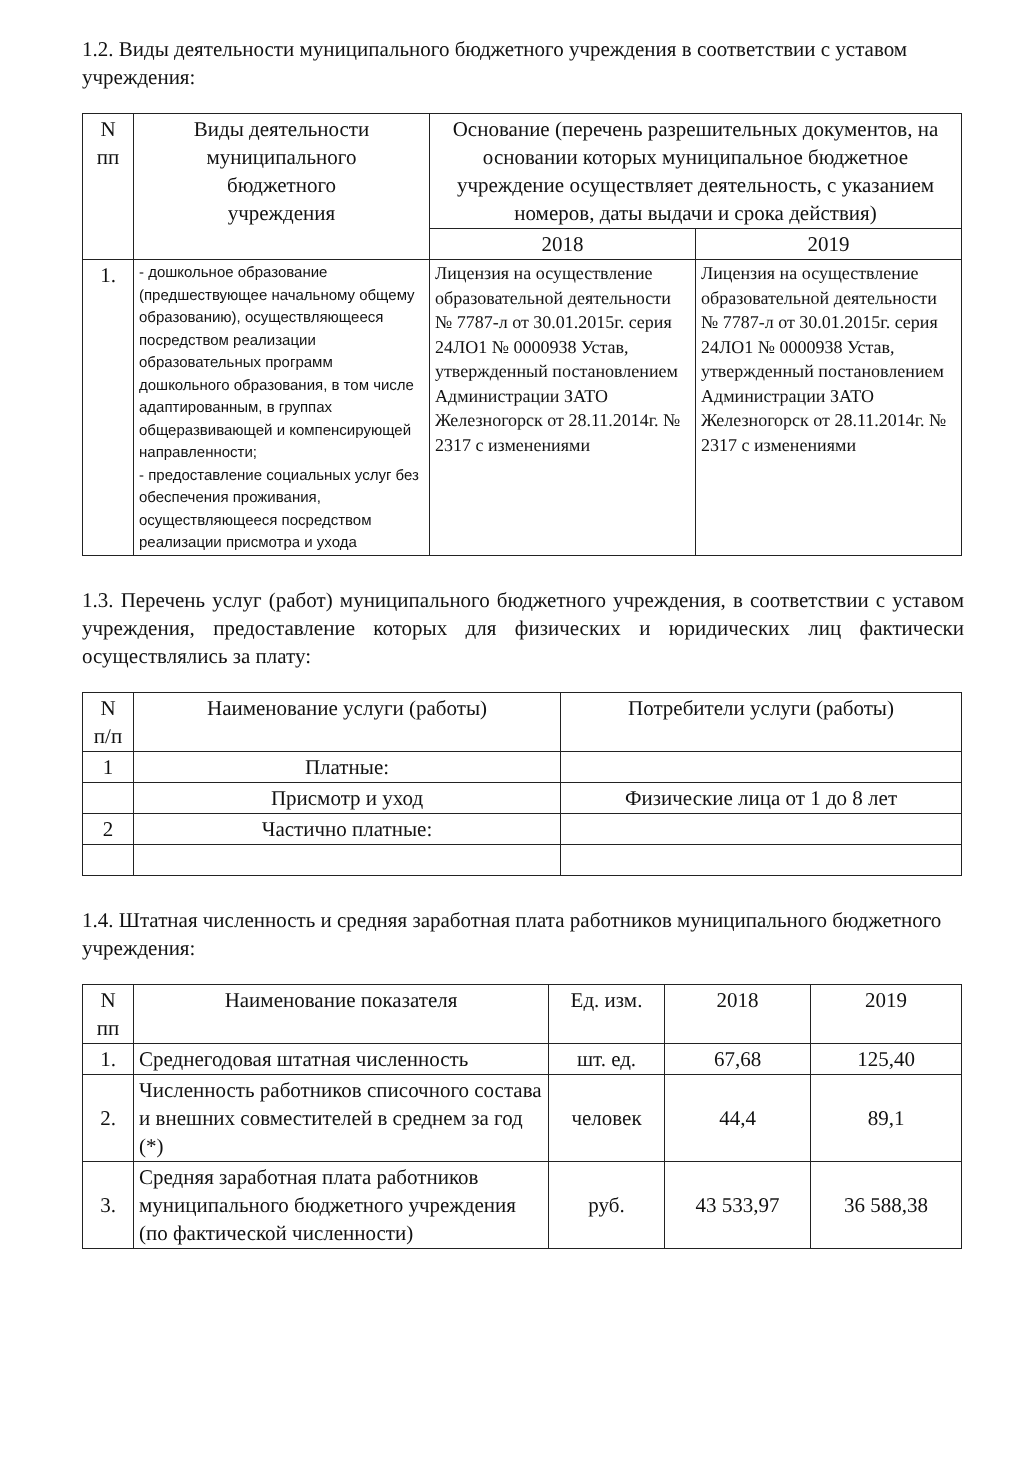1.2. Виды деятельности муниципального бюджетного учреждения в соответствии с уставом учреждения:
| N пп | Виды деятельности муниципального бюджетного учреждения | Основание (перечень разрешительных документов, на основании которых муниципальное бюджетное учреждение осуществляет деятельность, с указанием номеров, даты выдачи и срока действия) | |
| --- | --- | --- | --- |
| | | 2018 | 2019 |
| 1. | - дошкольное образование (предшествующее начальному общему образованию), осуществляющееся посредством реализации образовательных программ дошкольного образования, в том числе адаптированным, в группах общеразвивающей и компенсирующей направленности; - предоставление социальных услуг без обеспечения проживания, осуществляющееся посредством реализации присмотра и ухода | Лицензия на осуществление образовательной деятельности № 7787-л от 30.01.2015г. серия 24ЛО1 № 0000938 Устав, утвержденный постановлением Администрации ЗАТО Железногорск от 28.11.2014г. № 2317 с изменениями | Лицензия на осуществление образовательной деятельности № 7787-л от 30.01.2015г. серия 24ЛО1 № 0000938 Устав, утвержденный постановлением Администрации ЗАТО Железногорск от 28.11.2014г. № 2317 с изменениями |
1.3. Перечень услуг (работ) муниципального бюджетного учреждения, в соответствии с уставом учреждения, предоставление которых для физических и юридических лиц фактически осуществлялись за плату:
| N п/п | Наименование услуги (работы) | Потребители услуги (работы) |
| --- | --- | --- |
| 1 | Платные: | |
| | Присмотр и уход | Физические лица от 1 до 8 лет |
| 2 | Частично платные: | |
1.4. Штатная численность и средняя заработная плата работников муниципального бюджетного учреждения:
| N пп | Наименование показателя | Ед. изм. | 2018 | 2019 |
| --- | --- | --- | --- | --- |
| 1. | Среднегодовая штатная численность | шт. ед. | 67,68 | 125,40 |
| 2. | Численность работников списочного состава и внешних совместителей в среднем за год (*) | человек | 44,4 | 89,1 |
| 3. | Средняя заработная плата работников муниципального бюджетного учреждения (по фактической численности) | руб. | 43 533,97 | 36 588,38 |